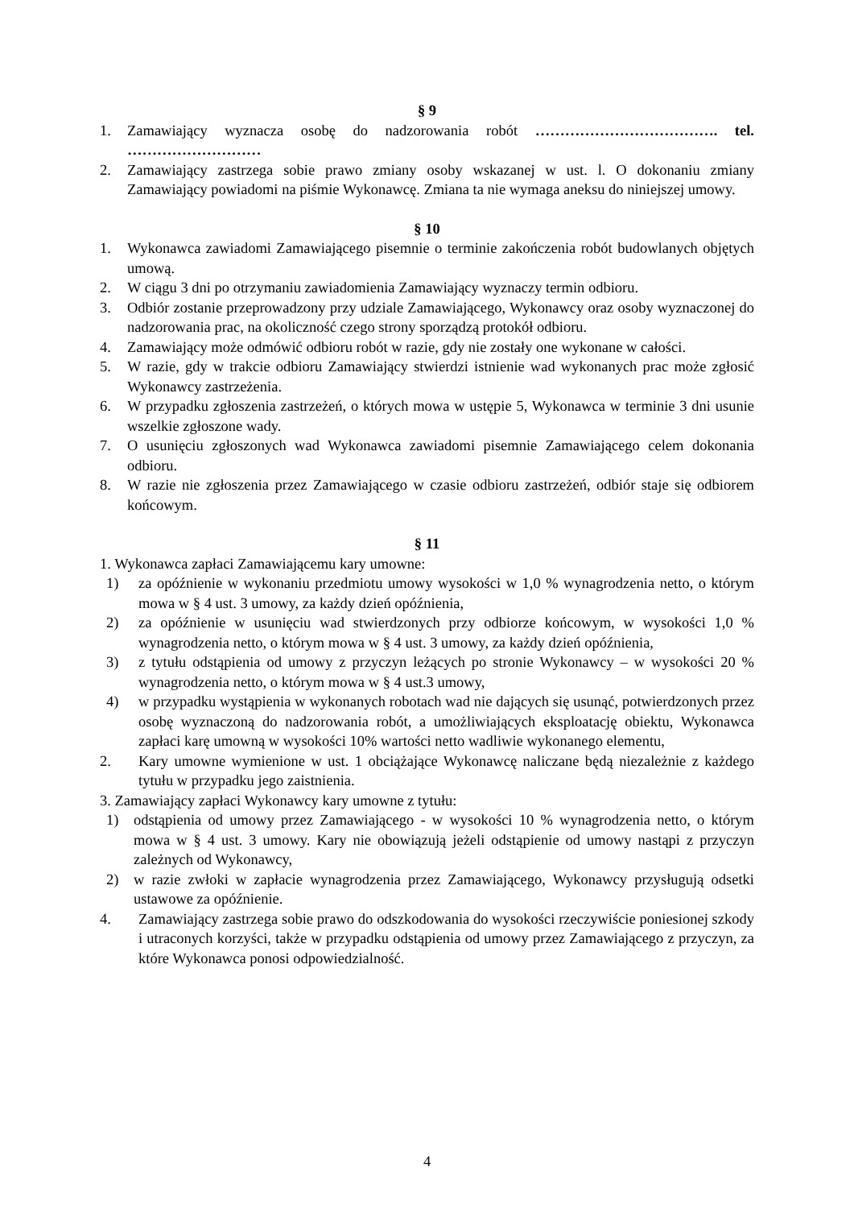§ 9
1. Zamawiający wyznacza osobę do nadzorowania robót ………………………………. tel. ………………………
2. Zamawiający zastrzega sobie prawo zmiany osoby wskazanej w ust. l. O dokonaniu zmiany Zamawiający powiadomi na piśmie Wykonawcę. Zmiana ta nie wymaga aneksu do niniejszej umowy.
§ 10
1. Wykonawca zawiadomi Zamawiającego pisemnie o terminie zakończenia robót budowlanych objętych umową.
2. W ciągu 3 dni po otrzymaniu zawiadomienia Zamawiający wyznaczy termin odbioru.
3. Odbiór zostanie przeprowadzony przy udziale Zamawiającego, Wykonawcy oraz osoby wyznaczonej do nadzorowania prac, na okoliczność czego strony sporządzą protokół odbioru.
4. Zamawiający może odmówić odbioru robót w razie, gdy nie zostały one wykonane w całości.
5. W razie, gdy w trakcie odbioru Zamawiający stwierdzi istnienie wad wykonanych prac może zgłosić Wykonawcy zastrzeżenia.
6. W przypadku zgłoszenia zastrzeżeń, o których mowa w ustępie 5, Wykonawca w terminie 3 dni usunie wszelkie zgłoszone wady.
7. O usunięciu zgłoszonych wad Wykonawca zawiadomi pisemnie Zamawiającego celem dokonania odbioru.
8. W razie nie zgłoszenia przez Zamawiającego w czasie odbioru zastrzeżeń, odbiór staje się odbiorem końcowym.
§ 11
1. Wykonawca zapłaci Zamawiającemu kary umowne:
1) za opóźnienie w wykonaniu przedmiotu umowy wysokości w 1,0 % wynagrodzenia netto, o którym mowa w § 4 ust. 3 umowy, za każdy dzień opóźnienia,
2) za opóźnienie w usunięciu wad stwierdzonych przy odbiorze końcowym, w wysokości 1,0 % wynagrodzenia netto, o którym mowa w § 4 ust. 3 umowy, za każdy dzień opóźnienia,
3) z tytułu odstąpienia od umowy z przyczyn leżących po stronie Wykonawcy – w wysokości 20 % wynagrodzenia netto, o którym mowa w § 4 ust.3 umowy,
4) w przypadku wystąpienia w wykonanych robotach wad nie dających się usunąć, potwierdzonych przez osobę wyznaczoną do nadzorowania robót, a umożliwiających eksploatację obiektu, Wykonawca zapłaci karę umowną w wysokości 10% wartości netto wadliwie wykonanego elementu,
2. Kary umowne wymienione w ust. 1 obciążające Wykonawcę naliczane będą niezależnie z każdego tytułu w przypadku jego zaistnienia.
3. Zamawiający zapłaci Wykonawcy kary umowne z tytułu:
1) odstąpienia od umowy przez Zamawiającego - w wysokości 10 % wynagrodzenia netto, o którym mowa w § 4 ust. 3 umowy. Kary nie obowiązują jeżeli odstąpienie od umowy nastąpi z przyczyn zależnych od Wykonawcy,
2) w razie zwłoki w zapłacie wynagrodzenia przez Zamawiającego, Wykonawcy przysługują odsetki ustawowe za opóźnienie.
4. Zamawiający zastrzega sobie prawo do odszkodowania do wysokości rzeczywiście poniesionej szkody i utraconych korzyści, także w przypadku odstąpienia od umowy przez Zamawiającego z przyczyn, za które Wykonawca ponosi odpowiedzialność.
4